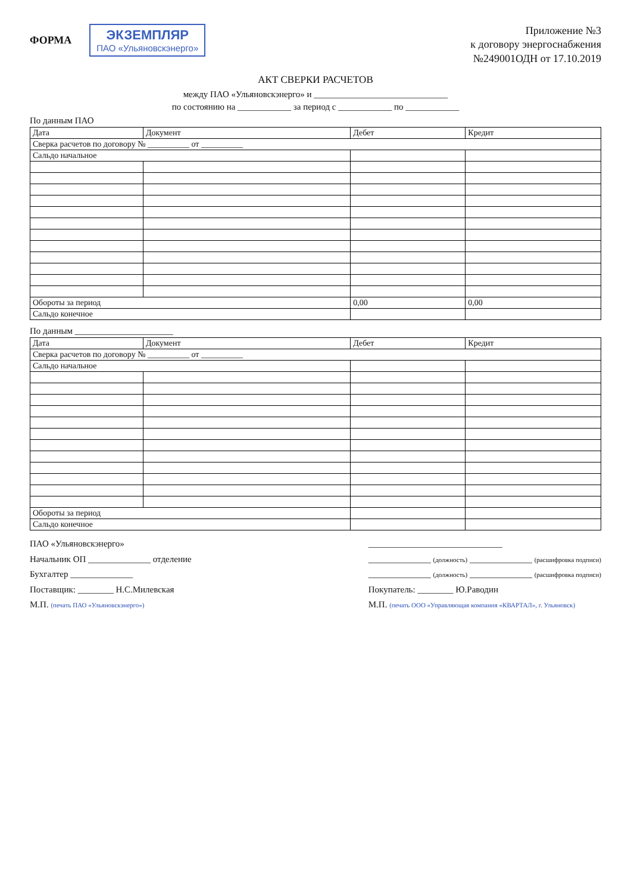ФОРМА
ЭКЗЕМПЛЯР
ПАО «Ульяновскэнерго»
Приложение №3
к договору энергоснабжения
№249001ОДН от 17.10.2019
АКТ СВЕРКИ РАСЧЕТОВ
между ПАО «Ульяновскэнерго» и ______________________________
по состоянию на ____________ за период с ____________ по ____________
По данным ПАО
| Дата | Документ | Дебет | Кредит |
| --- | --- | --- | --- |
| Сверка расчетов по договору № __________ от __________ | | | |
| Сальдо начальное | | | |
| Обороты за период | | 0,00 | 0,00 |
| Сальдо конечное | | | |
По данным ______________________
| Дата | Документ | Дебет | Кредит |
| --- | --- | --- | --- |
| Сверка расчетов по договору № __________ от __________ | | | |
| Сальдо начальное | | | |
| Обороты за период | | | |
| Сальдо конечное | | | |
ПАО «Ульяновскэнерго»
Начальник ОП ______________ отделение
Бухгалтер ______________
Поставщик: ________ Н.С.Милевская
М.П. (печать ПАО «Ульяновскэнерго»)
______________________________
______________ (должность) ______________ (расшифровка подписи)
______________ (должность) ______________ (расшифровка подписи)
Покупатель: ________ Ю.Раводин
М.П. (печать ООО «Управляющая компания «КВАРТАЛ», г. Ульяновск)